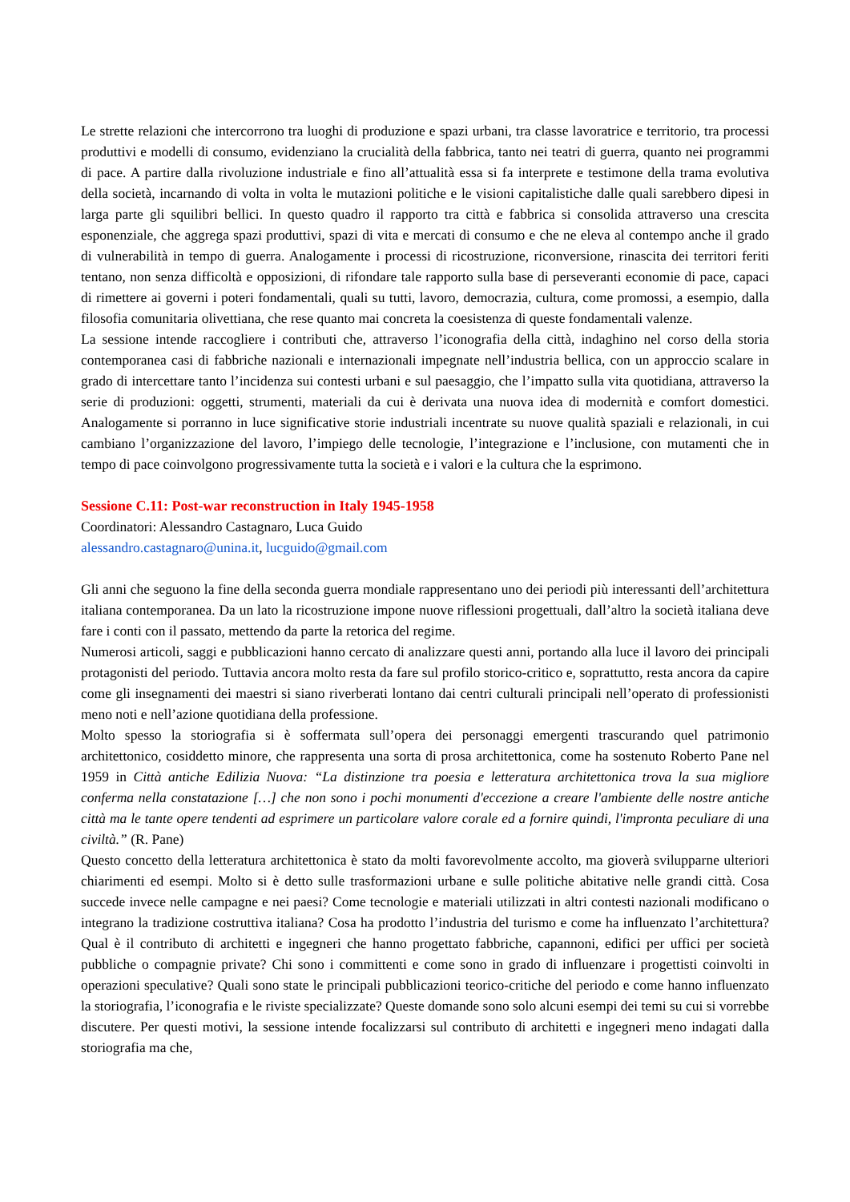Le strette relazioni che intercorrono tra luoghi di produzione e spazi urbani, tra classe lavoratrice e territorio, tra processi produttivi e modelli di consumo, evidenziano la crucialità della fabbrica, tanto nei teatri di guerra, quanto nei programmi di pace. A partire dalla rivoluzione industriale e fino all’attualità essa si fa interprete e testimone della trama evolutiva della società, incarnando di volta in volta le mutazioni politiche e le visioni capitalistiche dalle quali sarebbero dipesi in larga parte gli squilibri bellici. In questo quadro il rapporto tra città e fabbrica si consolida attraverso una crescita esponenziale, che aggrega spazi produttivi, spazi di vita e mercati di consumo e che ne eleva al contempo anche il grado di vulnerabilità in tempo di guerra. Analogamente i processi di ricostruzione, riconversione, rinascita dei territori feriti tentano, non senza difficoltà e opposizioni, di rifondare tale rapporto sulla base di perseveranti economie di pace, capaci di rimettere ai governi i poteri fondamentali, quali su tutti, lavoro, democrazia, cultura, come promossi, a esempio, dalla filosofia comunitaria olivettiana, che rese quanto mai concreta la coesistenza di queste fondamentali valenze.
La sessione intende raccogliere i contributi che, attraverso l’iconografia della città, indaghino nel corso della storia contemporanea casi di fabbriche nazionali e internazionali impegnate nell’industria bellica, con un approccio scalare in grado di intercettare tanto l’incidenza sui contesti urbani e sul paesaggio, che l’impatto sulla vita quotidiana, attraverso la serie di produzioni: oggetti, strumenti, materiali da cui è derivata una nuova idea di modernità e comfort domestici. Analogamente si porranno in luce significative storie industriali incentrate su nuove qualità spaziali e relazionali, in cui cambiano l’organizzazione del lavoro, l’impiego delle tecnologie, l’integrazione e l’inclusione, con mutamenti che in tempo di pace coinvolgono progressivamente tutta la società e i valori e la cultura che la esprimono.
Sessione C.11: Post-war reconstruction in Italy 1945-1958
Coordinatori: Alessandro Castagnaro, Luca Guido
alessandro.castagnaro@unina.it, lucguido@gmail.com
Gli anni che seguono la fine della seconda guerra mondiale rappresentano uno dei periodi più interessanti dell’architettura italiana contemporanea. Da un lato la ricostruzione impone nuove riflessioni progettuali, dall’altro la società italiana deve fare i conti con il passato, mettendo da parte la retorica del regime.
Numerosi articoli, saggi e pubblicazioni hanno cercato di analizzare questi anni, portando alla luce il lavoro dei principali protagonisti del periodo. Tuttavia ancora molto resta da fare sul profilo storico-critico e, soprattutto, resta ancora da capire come gli insegnamenti dei maestri si siano riverberati lontano dai centri culturali principali nell’operato di professionisti meno noti e nell’azione quotidiana della professione.
Molto spesso la storiografia si è soffermata sull’opera dei personaggi emergenti trascurando quel patrimonio architettonico, cosiddetto minore, che rappresenta una sorta di prosa architettonica, come ha sostenuto Roberto Pane nel 1959 in Città antiche Edilizia Nuova: “La distinzione tra poesia e letteratura architettonica trova la sua migliore conferma nella constatazione […] che non sono i pochi monumenti d'eccezione a creare l'ambiente delle nostre antiche città ma le tante opere tendenti ad esprimere un particolare valore corale ed a fornire quindi, l'impronta peculiare di una civiltà.” (R. Pane)
Questo concetto della letteratura architettonica è stato da molti favorevolmente accolto, ma gioverà svilupparne ulteriori chiarimenti ed esempi. Molto si è detto sulle trasformazioni urbane e sulle politiche abitative nelle grandi città. Cosa succede invece nelle campagne e nei paesi? Come tecnologie e materiali utilizzati in altri contesti nazionali modificano o integrano la tradizione costruttiva italiana? Cosa ha prodotto l’industria del turismo e come ha influenzato l’architettura? Qual è il contributo di architetti e ingegneri che hanno progettato fabbriche, capannoni, edifici per uffici per società pubbliche o compagnie private? Chi sono i committenti e come sono in grado di influenzare i progettisti coinvolti in operazioni speculative? Quali sono state le principali pubblicazioni teorico-critiche del periodo e come hanno influenzato la storiografia, l’iconografia e le riviste specializzate? Queste domande sono solo alcuni esempi dei temi su cui si vorrebbe discutere. Per questi motivi, la sessione intende focalizzarsi sul contributo di architetti e ingegneri meno indagati dalla storiografia ma che,